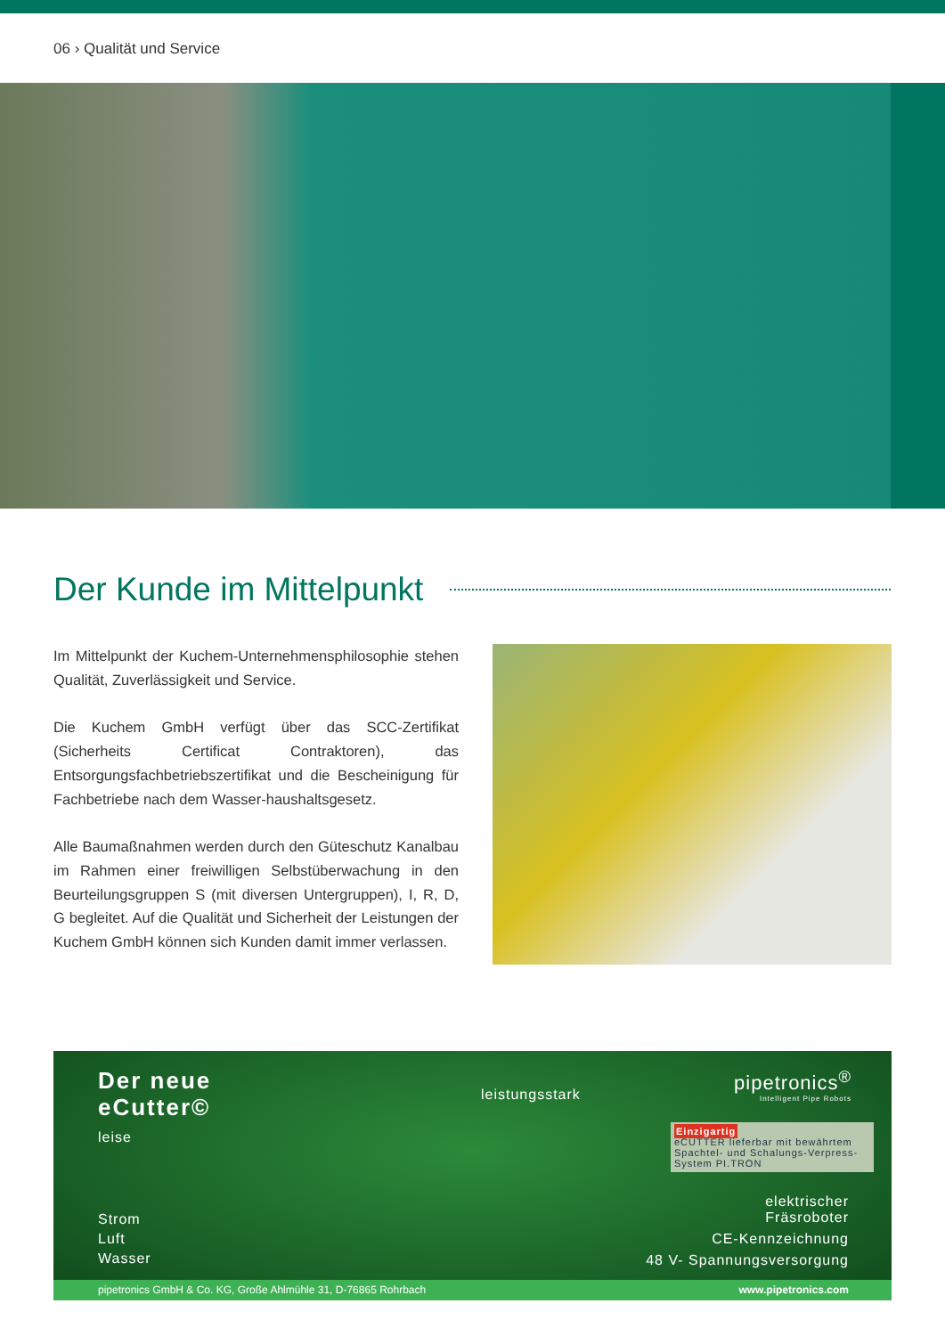06 › Qualität und Service
Der Kunde im Mittelpunkt
Im Mittelpunkt der Kuchem-Unternehmensphilosophie stehen Qualität, Zuverlässigkeit und Service.
Die Kuchem GmbH verfügt über das SCC-Zertifikat (Sicherheits Certificat Contraktoren), das Entsorgungsfachbetriebszertifikat und die Bescheinigung für Fachbetriebe nach dem Wasser-haushaltsgesetz.
Alle Baumaßnahmen werden durch den Güteschutz Kanalbau im Rahmen einer freiwilligen Selbstüberwachung in den Beurteilungsgruppen S (mit diversen Untergruppen), I, R, D, G begleitet. Auf die Qualität und Sicherheit der Leistungen der Kuchem GmbH können sich Kunden damit immer verlassen.
Der neue
eCutter©
leise
leistungsstark
pipetronics<sup>®</sup>
Intelligent Pipe Robots
Einzigartig
eCUTTER lieferbar mit bewährtem Spachtel- und Schalungs-Verpress-System PI.TRON
Strom
Luft
Wasser
elektrischer
Fräsroboter
CE-Kennzeichnung
48 V- Spannungsversorgung
pipetronics GmbH & Co. KG, Große Ahlmühle 31, D-76865 Rohrbach www.pipetronics.com